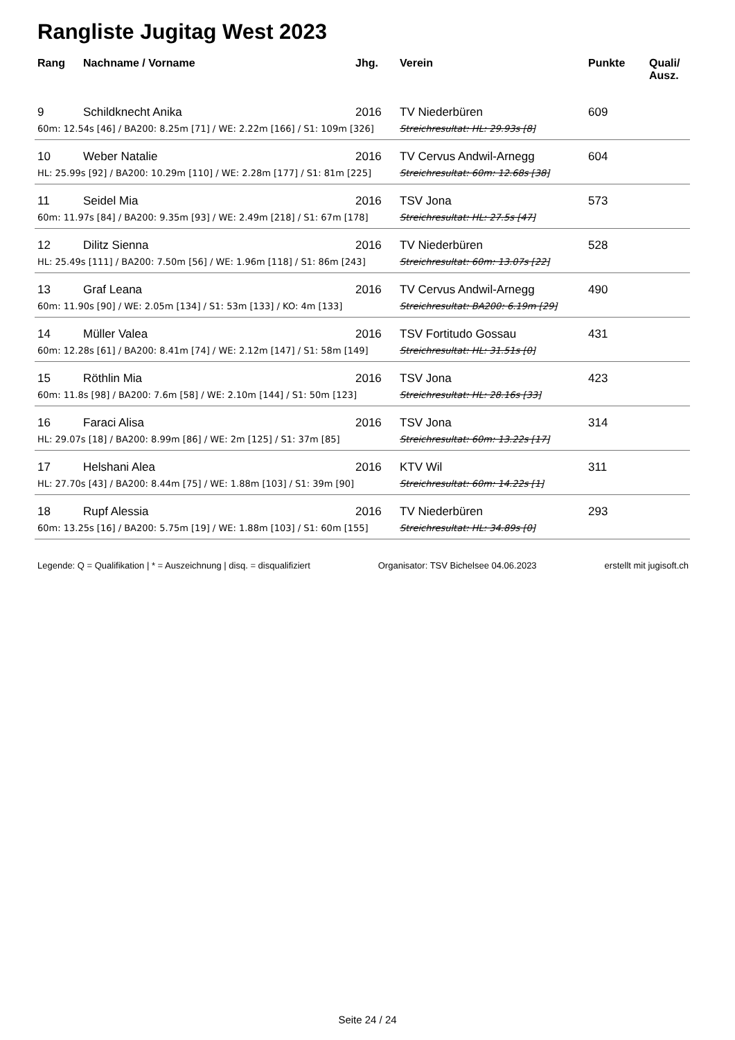Rangliste Jugitag West 2023
| Rang | Nachname / Vorname | Jhg. | Verein | Punkte | Quali/ Ausz. |
| --- | --- | --- | --- | --- | --- |
| 9 | Schildknecht Anika | 2016 | TV Niederbüren | 609 | |
| 60m: 12.54s [46] / BA200: 8.25m [71] / WE: 2.22m [166] / S1: 109m [326] | | | Streichresultat: HL: 29.93s [8] | | |
| 10 | Weber Natalie | 2016 | TV Cervus Andwil-Arnegg | 604 | |
| HL: 25.99s [92] / BA200: 10.29m [110] / WE: 2.28m [177] / S1: 81m [225] | | | Streichresultat: 60m: 12.68s [38] | | |
| 11 | Seidel Mia | 2016 | TSV Jona | 573 | |
| 60m: 11.97s [84] / BA200: 9.35m [93] / WE: 2.49m [218] / S1: 67m [178] | | | Streichresultat: HL: 27.5s [47] | | |
| 12 | Dilitz Sienna | 2016 | TV Niederbüren | 528 | |
| HL: 25.49s [111] / BA200: 7.50m [56] / WE: 1.96m [118] / S1: 86m [243] | | | Streichresultat: 60m: 13.07s [22] | | |
| 13 | Graf Leana | 2016 | TV Cervus Andwil-Arnegg | 490 | |
| 60m: 11.90s [90] / WE: 2.05m [134] / S1: 53m [133] / KO: 4m [133] | | | Streichresultat: BA200: 6.19m [29] | | |
| 14 | Müller Valea | 2016 | TSV Fortitudo Gossau | 431 | |
| 60m: 12.28s [61] / BA200: 8.41m [74] / WE: 2.12m [147] / S1: 58m [149] | | | Streichresultat: HL: 31.51s [0] | | |
| 15 | Röthlin Mia | 2016 | TSV Jona | 423 | |
| 60m: 11.8s [98] / BA200: 7.6m [58] / WE: 2.10m [144] / S1: 50m [123] | | | Streichresultat: HL: 28.16s [33] | | |
| 16 | Faraci Alisa | 2016 | TSV Jona | 314 | |
| HL: 29.07s [18] / BA200: 8.99m [86] / WE: 2m [125] / S1: 37m [85] | | | Streichresultat: 60m: 13.22s [17] | | |
| 17 | Helshani Alea | 2016 | KTV Wil | 311 | |
| HL: 27.70s [43] / BA200: 8.44m [75] / WE: 1.88m [103] / S1: 39m [90] | | | Streichresultat: 60m: 14.22s [1] | | |
| 18 | Rupf Alessia | 2016 | TV Niederbüren | 293 | |
| 60m: 13.25s [16] / BA200: 5.75m [19] / WE: 1.88m [103] / S1: 60m [155] | | | Streichresultat: HL: 34.89s [0] | | |
Legende: Q = Qualifikation | * = Auszeichnung | disq. = disqualifiziert Organisator: TSV Bichelsee 04.06.2023 erstellt mit jugisoft.ch
Seite 24 / 24